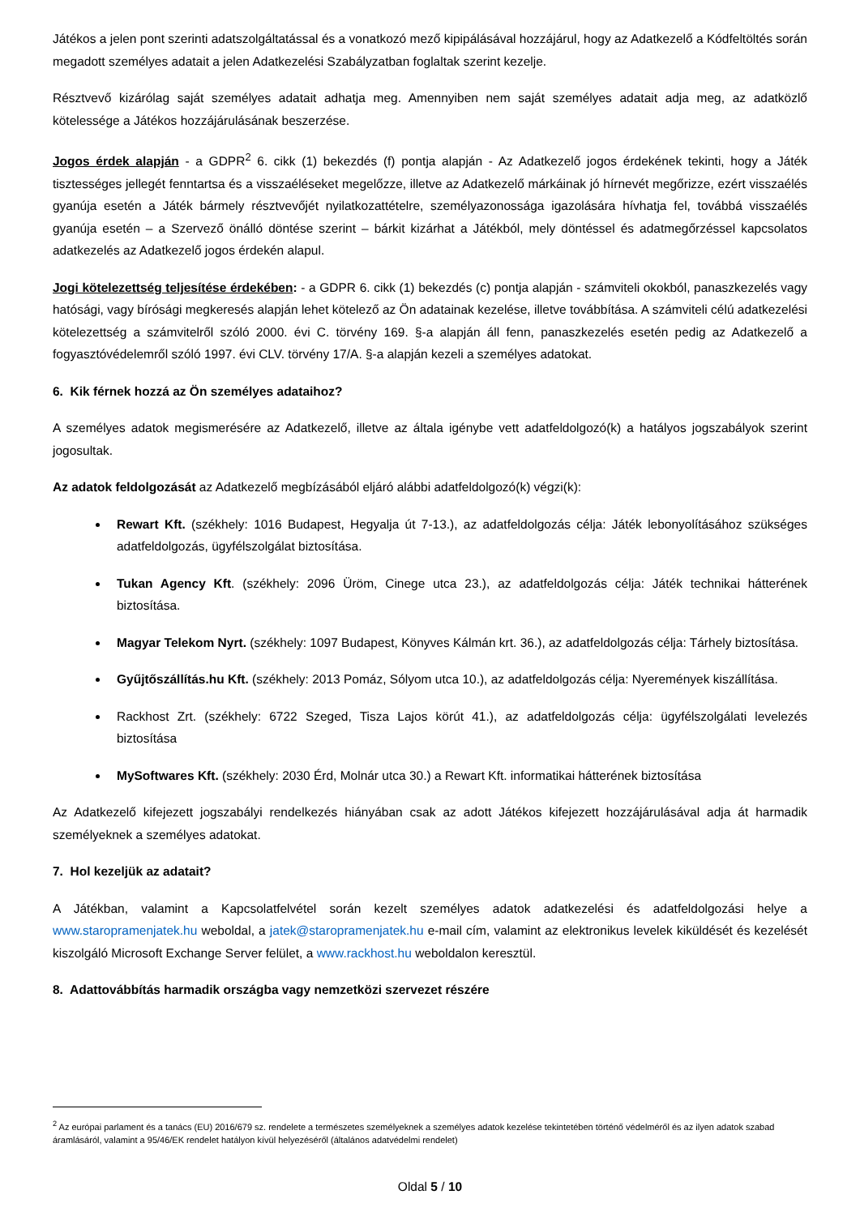Játékos a jelen pont szerinti adatszolgáltatással és a vonatkozó mező kipipálásával hozzájárul, hogy az Adatkezelő a Kódfeltöltés során megadott személyes adatait a jelen Adatkezelési Szabályzatban foglaltak szerint kezelje.
Résztvevő kizárólag saját személyes adatait adhatja meg. Amennyiben nem saját személyes adatait adja meg, az adatközlő kötelessége a Játékos hozzájárulásának beszerzése.
Jogos érdek alapján - a GDPR<sup>2</sup> 6. cikk (1) bekezdés (f) pontja alapján - Az Adatkezelő jogos érdekének tekinti, hogy a Játék tisztességes jellegét fenntartsa és a visszaéléseket megelőzze, illetve az Adatkezelő márkáinak jó hírnevét megőrizze, ezért visszaélés gyanúja esetén a Játék bármely résztvevőjét nyilatkozattételre, személyazonossága igazolására hívhatja fel, továbbá visszaélés gyanúja esetén – a Szervező önálló döntése szerint – bárkit kizárhat a Játékból, mely döntéssel és adatmegőrzéssel kapcsolatos adatkezelés az Adatkezelő jogos érdekén alapul.
Jogi kötelezettség teljesítése érdekében: - a GDPR 6. cikk (1) bekezdés (c) pontja alapján - számviteli okokból, panaszkezelés vagy hatósági, vagy bírósági megkeresés alapján lehet kötelező az Ön adatainak kezelése, illetve továbbítása. A számviteli célú adatkezelési kötelezettség a számvitelről szóló 2000. évi C. törvény 169. §-a alapján áll fenn, panaszkezelés esetén pedig az Adatkezelő a fogyasztóvédelemről szóló 1997. évi CLV. törvény 17/A. §-a alapján kezeli a személyes adatokat.
6. Kik férnek hozzá az Ön személyes adataihoz?
A személyes adatok megismerésére az Adatkezelő, illetve az általa igénybe vett adatfeldolgozó(k) a hatályos jogszabályok szerint jogosultak.
Az adatok feldolgozását az Adatkezelő megbízásából eljáró alábbi adatfeldolgozó(k) végzi(k):
Rewart Kft. (székhely: 1016 Budapest, Hegyalja út 7-13.), az adatfeldolgozás célja: Játék lebonyolításához szükséges adatfeldolgozás, ügyfélszolgálat biztosítása.
Tukan Agency Kft. (székhely: 2096 Üröm, Cinege utca 23.), az adatfeldolgozás célja: Játék technikai hátterének biztosítása.
Magyar Telekom Nyrt. (székhely: 1097 Budapest, Könyves Kálmán krt. 36.), az adatfeldolgozás célja: Tárhely biztosítása.
Gyűjtőszállítás.hu Kft. (székhely: 2013 Pomáz, Sólyom utca 10.), az adatfeldolgozás célja: Nyeremények kiszállítása.
Rackhost Zrt. (székhely: 6722 Szeged, Tisza Lajos körút 41.), az adatfeldolgozás célja: ügyfélszolgálati levelezés biztosítása
MySoftwares Kft. (székhely: 2030 Érd, Molnár utca 30.) a Rewart Kft. informatikai hátterének biztosítása
Az Adatkezelő kifejezett jogszabályi rendelkezés hiányában csak az adott Játékos kifejezett hozzájárulásával adja át harmadik személyeknek a személyes adatokat.
7. Hol kezeljük az adatait?
A Játékban, valamint a Kapcsolatfelvétel során kezelt személyes adatok adatkezelési és adatfeldolgozási helye a www.staropramenjatek.hu weboldal, a jatek@staropramenjatek.hu e-mail cím, valamint az elektronikus levelek kiküldését és kezelését kiszolgáló Microsoft Exchange Server felület, a www.rackhost.hu weboldalon keresztül.
8. Adattovábbítás harmadik országba vagy nemzetközi szervezet részére
<sup>2</sup> Az európai parlament és a tanács (EU) 2016/679 sz. rendelete a természetes személyeknek a személyes adatok kezelése tekintetében történő védelméről és az ilyen adatok szabad áramlásáról, valamint a 95/46/EK rendelet hatályon kívül helyezéséről (általános adatvédelmi rendelet)
Oldal 5 / 10